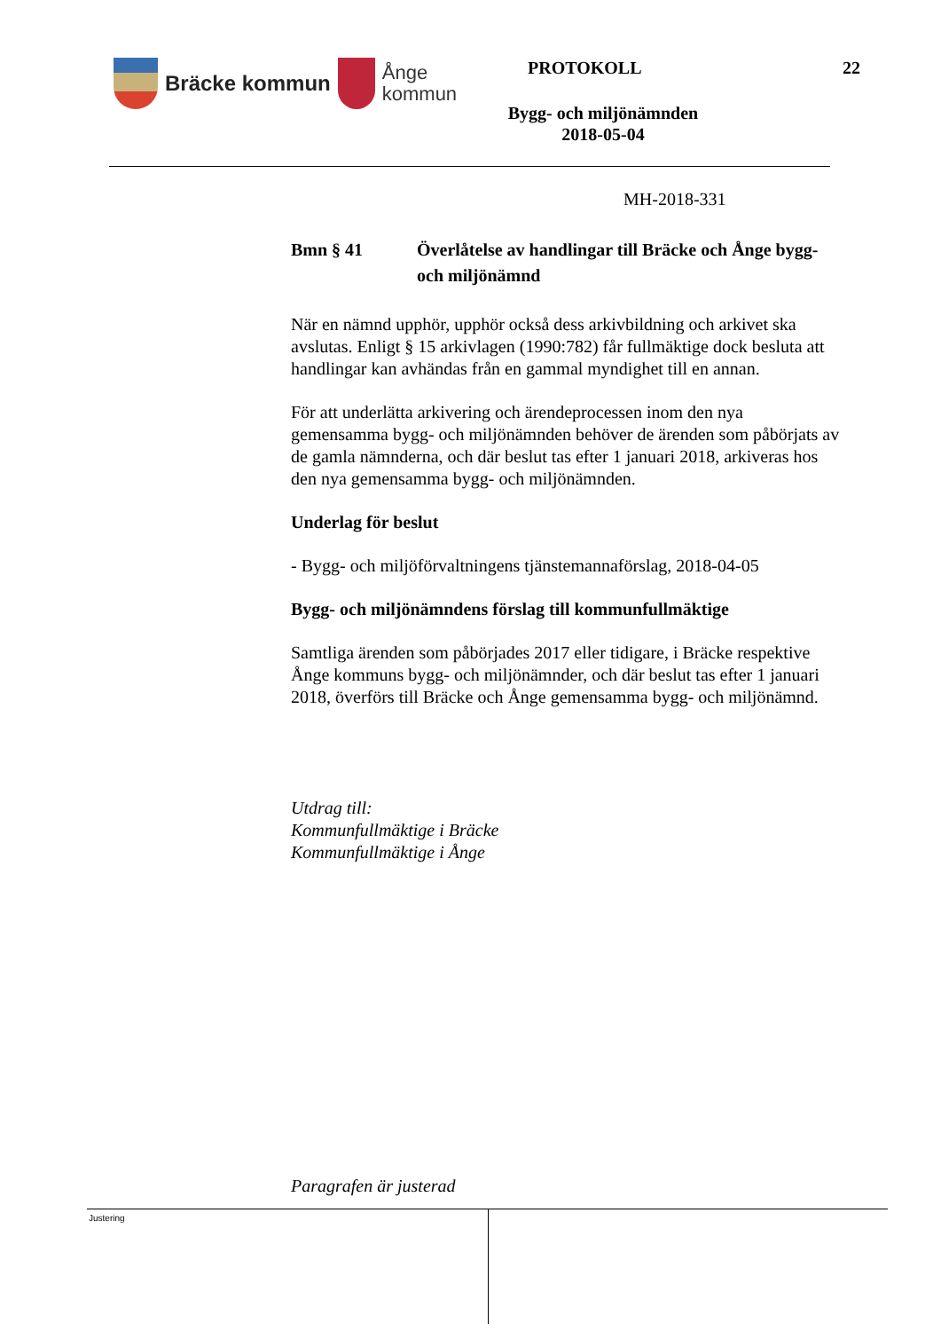Bräcke kommun
Ånge
kommun
PROTOKOLL 22
Bygg- och miljönämnden
2018-05-04
MH-2018-331
Bmn § 41 Överlåtelse av handlingar till Bräcke och Ånge bygg- och miljönämnd
När en nämnd upphör, upphör också dess arkivbildning och arkivet ska avslutas. Enligt § 15 arkivlagen (1990:782) får fullmäktige dock besluta att handlingar kan avhändas från en gammal myndighet till en annan.
För att underlätta arkivering och ärendeprocessen inom den nya gemensamma bygg- och miljönämnden behöver de ärenden som påbörjats av de gamla nämnderna, och där beslut tas efter 1 januari 2018, arkiveras hos den nya gemensamma bygg- och miljönämnden.
Underlag för beslut
- Bygg- och miljöförvaltningens tjänstemannaförslag, 2018-04-05
Bygg- och miljönämndens förslag till kommunfullmäktige
Samtliga ärenden som påbörjades 2017 eller tidigare, i Bräcke respektive Ånge kommuns bygg- och miljönämnder, och där beslut tas efter 1 januari 2018, överförs till Bräcke och Ånge gemensamma bygg- och miljönämnd.
Utdrag till:
Kommunfullmäktige i Bräcke
Kommunfullmäktige i Ånge
Paragrafen är justerad
Justering